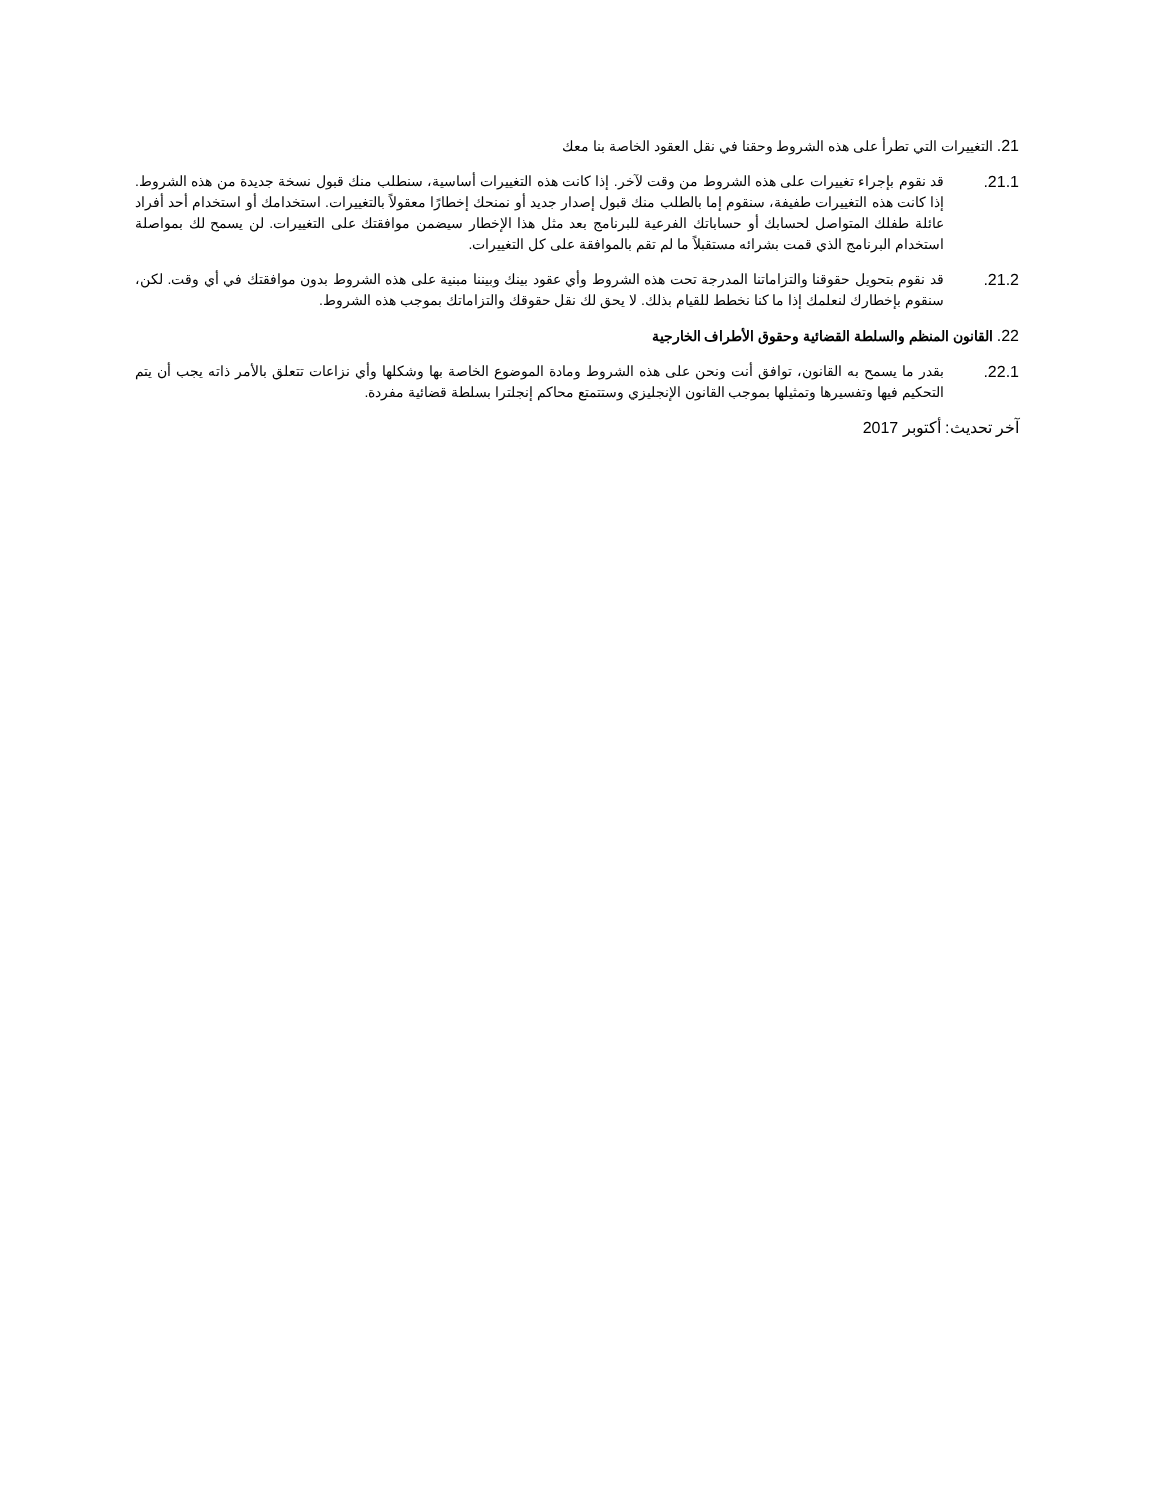21. التغييرات التي تطرأ على هذه الشروط وحقنا في نقل العقود الخاصة بنا معك
21.1. قد نقوم بإجراء تغييرات على هذه الشروط من وقت لآخر. إذا كانت هذه التغييرات أساسية، سنطلب منك قبول نسخة جديدة من هذه الشروط. إذا كانت هذه التغييرات طفيفة، سنقوم إما بالطلب منك قبول إصدار جديد أو نمنحك إخطارًا معقولاً بالتغييرات. استخدامك أو استخدام أحد أفراد عائلة طفلك المتواصل لحسابك أو حساباتك الفرعية للبرنامج بعد مثل هذا الإخطار سيضمن موافقتك على التغييرات. لن يسمح لك بمواصلة استخدام البرنامج الذي قمت بشرائه مستقبلاً ما لم تقم بالموافقة على كل التغييرات.
21.2. قد نقوم بتحويل حقوقنا والتزاماتنا المدرجة تحت هذه الشروط وأي عقود بينك وبيننا مبنية على هذه الشروط بدون موافقتك في أي وقت. لكن، سنقوم بإخطارك لنعلمك إذا ما كنا نخطط للقيام بذلك. لا يحق لك نقل حقوقك والتزاماتك بموجب هذه الشروط.
22. القانون المنظم والسلطة القضائية وحقوق الأطراف الخارجية
22.1. بقدر ما يسمح به القانون، توافق أنت ونحن على هذه الشروط ومادة الموضوع الخاصة بها وشكلها وأي نزاعات تتعلق بالأمر ذاته يجب أن يتم التحكيم فيها وتفسيرها وتمثيلها بموجب القانون الإنجليزي وستتمتع محاكم إنجلترا بسلطة قضائية مفردة.
آخر تحديث: أكتوبر 2017